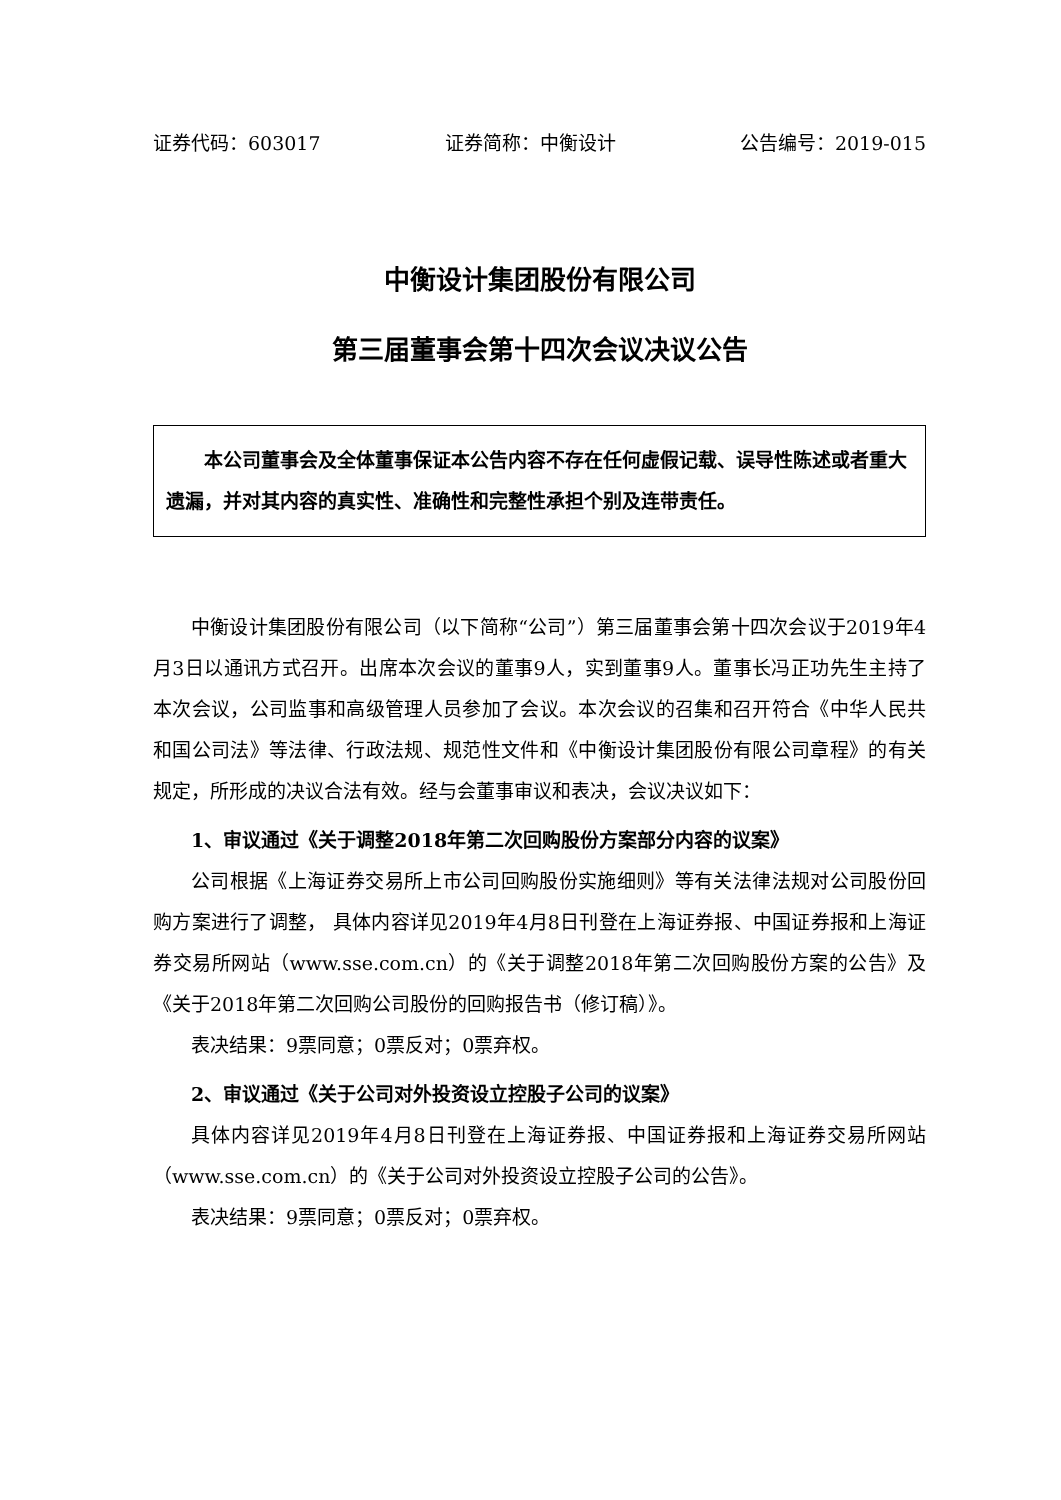证券代码：603017 证券简称：中衡设计 公告编号：2019-015
中衡设计集团股份有限公司
第三届董事会第十四次会议决议公告
本公司董事会及全体董事保证本公告内容不存在任何虚假记载、误导性陈述或者重大遗漏，并对其内容的真实性、准确性和完整性承担个别及连带责任。
中衡设计集团股份有限公司（以下简称“公司”）第三届董事会第十四次会议于2019年4月3日以通讯方式召开。出席本次会议的董事9人，实到董事9人。董事长冯正功先生主持了本次会议，公司监事和高级管理人员参加了会议。本次会议的召集和召开符合《中华人民共和国公司法》等法律、行政法规、规范性文件和《中衡设计集团股份有限公司章程》的有关规定，所形成的决议合法有效。经与会董事审议和表决，会议决议如下：
1、审议通过《关于调整2018年第二次回购股份方案部分内容的议案》
公司根据《上海证券交易所上市公司回购股份实施细则》等有关法律法规对公司股份回购方案进行了调整， 具体内容详见2019年4月8日刊登在上海证券报、中国证券报和上海证券交易所网站（www.sse.com.cn）的《关于调整2018年第二次回购股份方案的公告》及《关于2018年第二次回购公司股份的回购报告书（修订稿）》。
表决结果：9票同意；0票反对；0票弃权。
2、审议通过《关于公司对外投资设立控股子公司的议案》
具体内容详见2019年4月8日刊登在上海证券报、中国证券报和上海证券交易所网站（www.sse.com.cn）的《关于公司对外投资设立控股子公司的公告》。
表决结果：9票同意；0票反对；0票弃权。